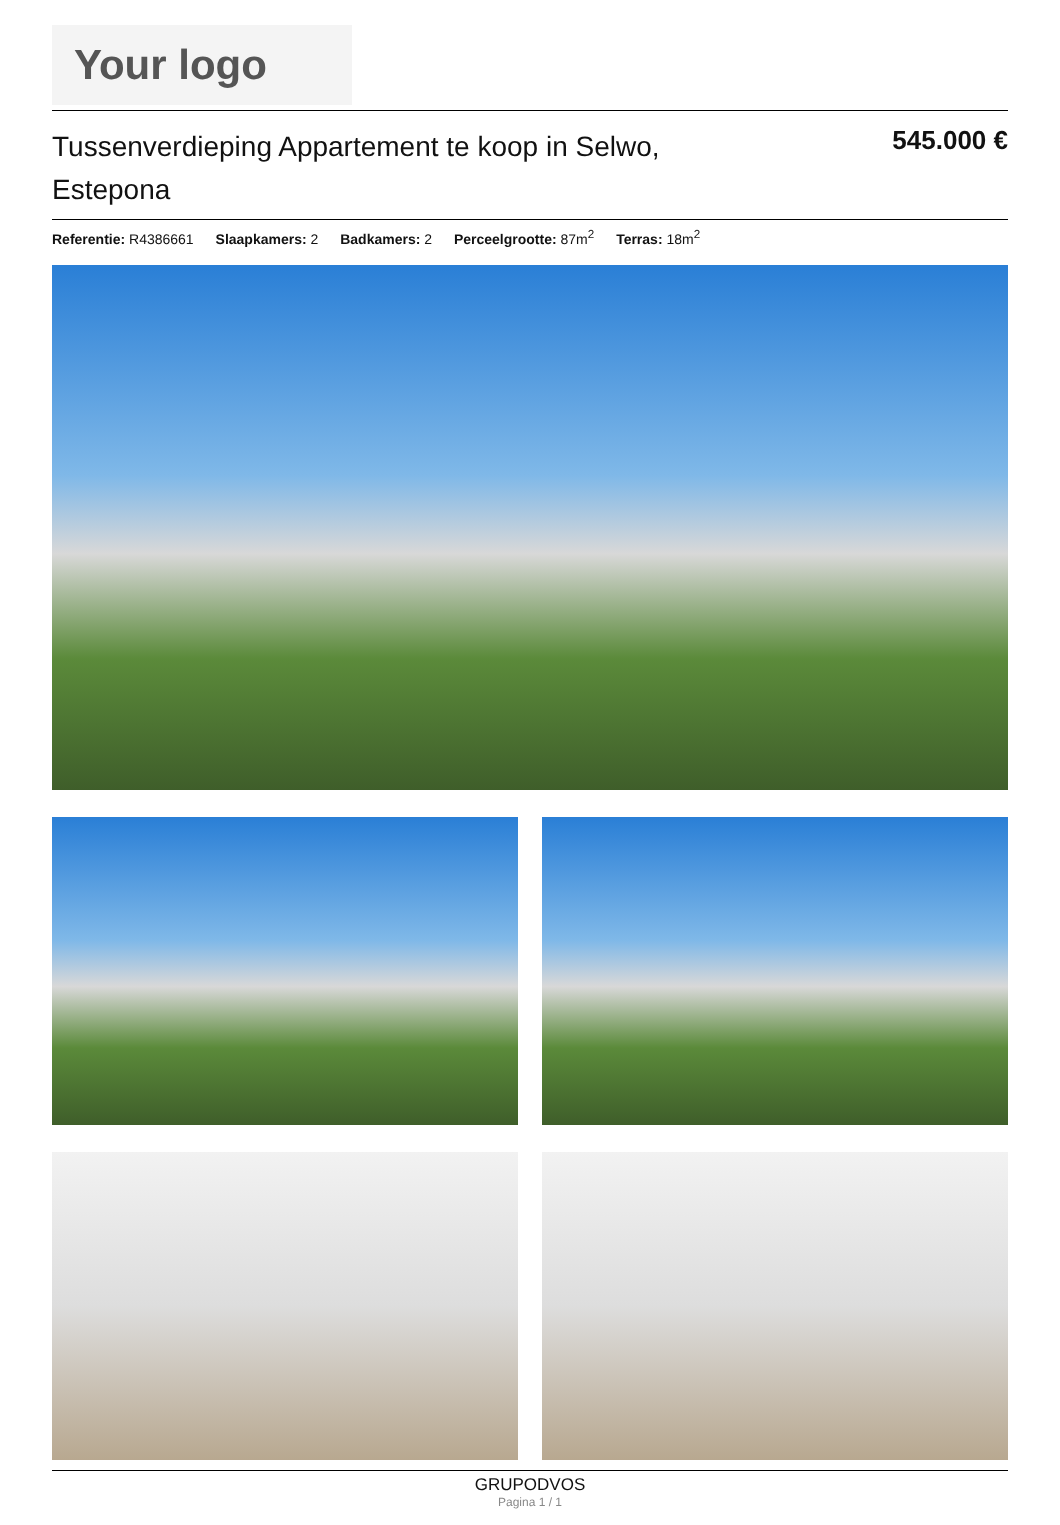Your logo
Tussenverdieping Appartement te koop in Selwo, Estepona
545.000 €
Referentie: R4386661 Slaapkamers: 2 Badkamers: 2 Perceelgrootte: 87m<sup>2</sup> Terras: 18m<sup>2</sup>
GRUPODVOS
Pagina 1 / 1